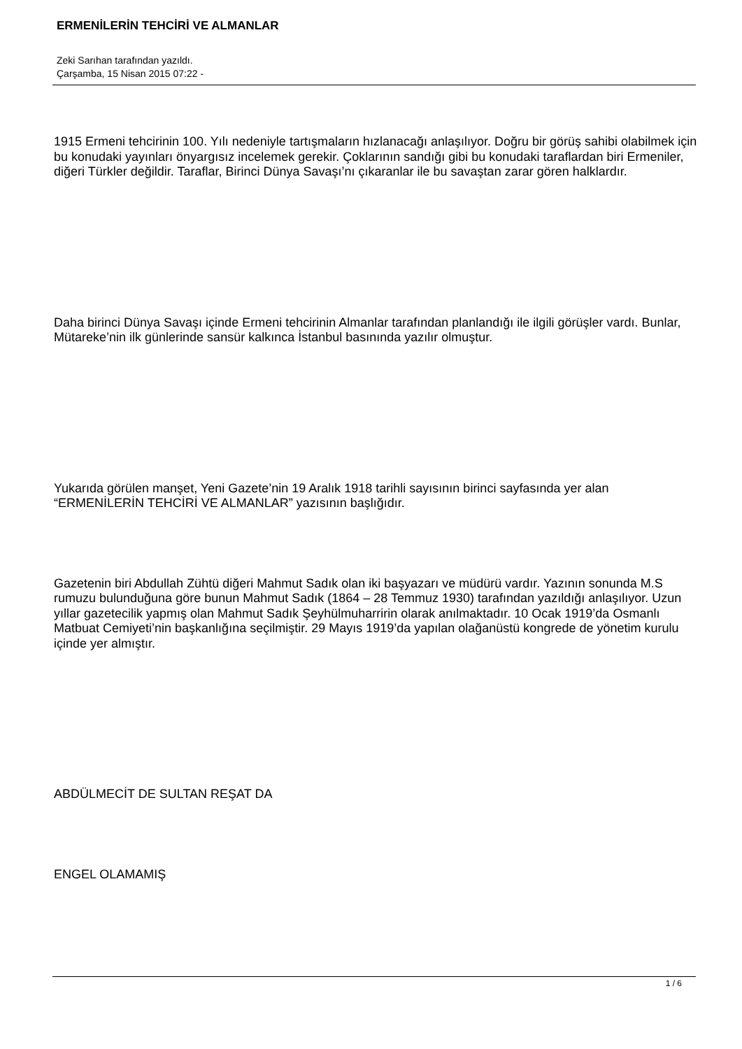ERMENİLERİN TEHCİRİ VE ALMANLAR
Zeki Sarıhan tarafından yazıldı.
Çarşamba, 15 Nisan 2015 07:22 -
1915 Ermeni tehcirinin 100. Yılı nedeniyle tartışmaların hızlanacağı anlaşılıyor. Doğru bir görüş sahibi olabilmek için bu konudaki yayınları önyargısız incelemek gerekir. Çoklarının sandığı gibi bu konudaki taraflardan biri Ermeniler, diğeri Türkler değildir. Taraflar, Birinci Dünya Savaşı’nı çıkaranlar ile bu savaştan zarar gören halklardır.
Daha birinci Dünya Savaşı içinde Ermeni tehcirinin Almanlar tarafından planlandığı ile ilgili görüşler vardı. Bunlar, Mütareke’nin ilk günlerinde sansür kalkınca İstanbul basınında yazılır olmuştur.
Yukarıda görülen manşet, Yeni Gazete’nin 19 Aralık 1918 tarihli sayısının birinci sayfasında yer alan “ERMENİLERİN TEHCİRİ VE ALMANLAR” yazısının başlığıdır.
Gazetenin biri Abdullah Zühtü diğeri Mahmut Sadık olan iki başyazarı ve müdürü vardır. Yazının sonunda M.S rumuzu bulunduğuna göre bunun Mahmut Sadık (1864 – 28 Temmuz 1930) tarafından yazıldığı anlaşılıyor. Uzun yıllar gazetecilik yapmış olan Mahmut Sadık Şeyhülmuharririn olarak anılmaktadır. 10 Ocak 1919’da Osmanlı Matbuat Cemiyeti’nin başkanlığına seçilmiştir. 29 Mayıs 1919’da yapılan olağanüstü kongrede de yönetim kurulu içinde yer almıştır.
ABDÜLMECİT DE SULTAN REŞAT DA
ENGEL OLAMAMIŞ
1 / 6